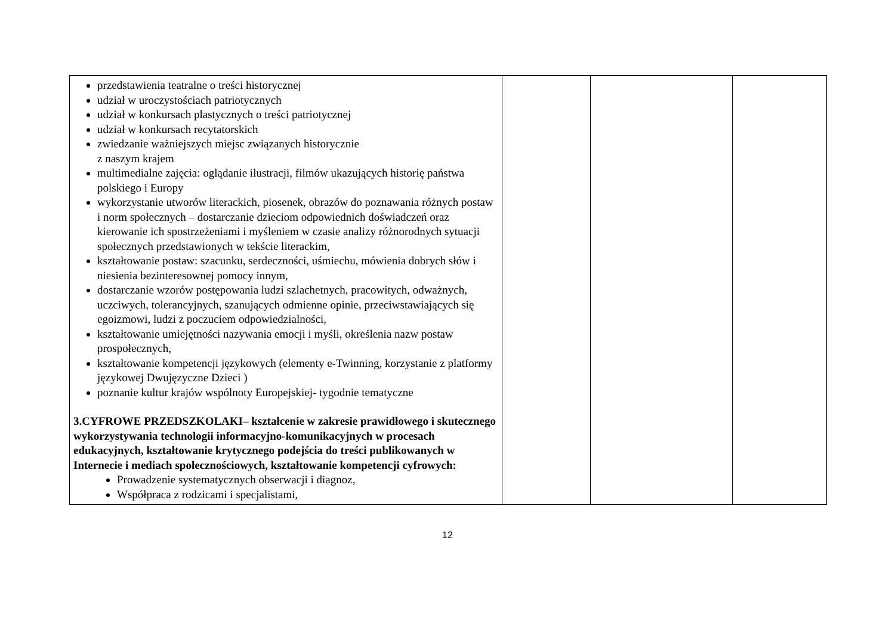| przedstawienia teatralne o treści historycznej udział w uroczystościach patriotycznych udział w konkursach plastycznych o treści patriotycznej udział w konkursach recytatorskich zwiedzanie ważniejszych miejsc związanych historycznie z naszym krajem multimedialne zajęcia: oglądanie ilustracji, filmów ukazujących historię państwa polskiego i Europy wykorzystanie utworów literackich, piosenek, obrazów do poznawania różnych postaw i norm społecznych – dostarczanie dzieciom odpowiednich doświadczeń oraz kierowanie ich spostrzeżeniami i myśleniem w czasie analizy różnorodnych sytuacji społecznych przedstawionych w tekście literackim, kształtowanie postaw: szacunku, serdeczności, uśmiechu, mówienia dobrych słów i niesienia bezinteresownej pomocy innym, dostarczanie wzorów postępowania ludzi szlachetnych, pracowitych, odważnych, uczciwych, tolerancyjnych, szanujących odmienne opinie, przeciwstawiających się egoizmowi, ludzi z poczuciem odpowiedzialności, kształtowanie umiejętności nazywania emocji i myśli, określenia nazw postaw prospołecznych, kształtowanie kompetencji językowych (elementy e-Twinning, korzystanie z platformy językowej Dwujęzyczne Dzieci ) poznanie kultur krajów wspólnoty Europejskiej- tygodnie tematyczne 3.CYFROWE PRZEDSZKOLAKI– kształcenie w zakresie prawidłowego i skutecznego wykorzystywania technologii informacyjno-komunikacyjnych w procesach edukacyjnych, kształtowanie krytycznego podejścia do treści publikowanych w Internecie i mediach społecznościowych, kształtowanie kompetencji cyfrowych: Prowadzenie systematycznych obserwacji i diagnoz, Współpraca z rodzicami i specjalistami, | | | |
12